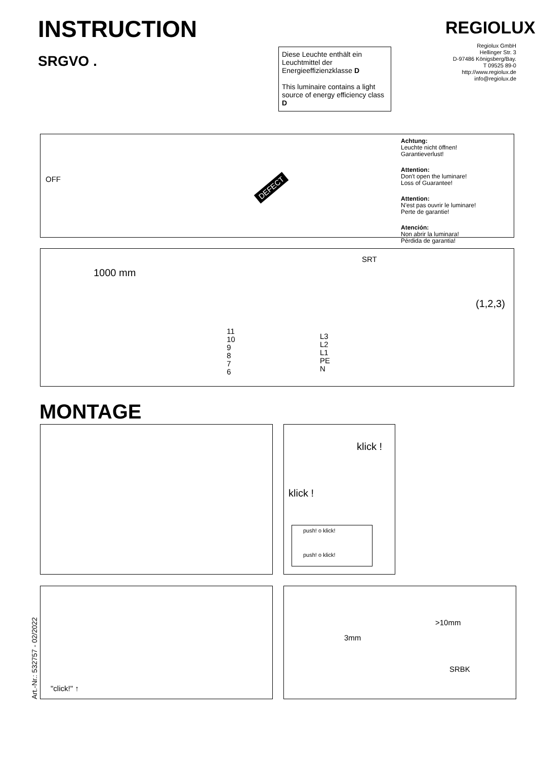INSTRUCTION
SRGVO .
REGIOLUX
Regiolux GmbH
Hellinger Str. 3
D-97486 Königsberg/Bay.
T 09525 89-0
http://www.regiolux.de
info@regiolux.de
Diese Leuchte enthält ein Leuchtmittel der Energieeffizienzklasse D
This luminaire contains a light source of energy efficiency class D
Achtung:
Leuchte nicht öffnen!
Garantieverlust!
Attention:
Don't open the luminare!
Loss of Guarantee!
Attention:
N'est pas ouvrir le luminare!
Perte de garantie!
Atención:
Non abrir la luminara!
Pérdida de garantia!
DEFECT
OFF
1000 mm
SRT
11
10
9
8
7
6
L3
L2
L1
PE
N
(1,2,3)
MONTAGE
klick !
klick !
push! o klick!
push! o klick!
Art.-Nr.: 532757 - 02/2022
"click!" ↑
>10mm
3mm
SRBK